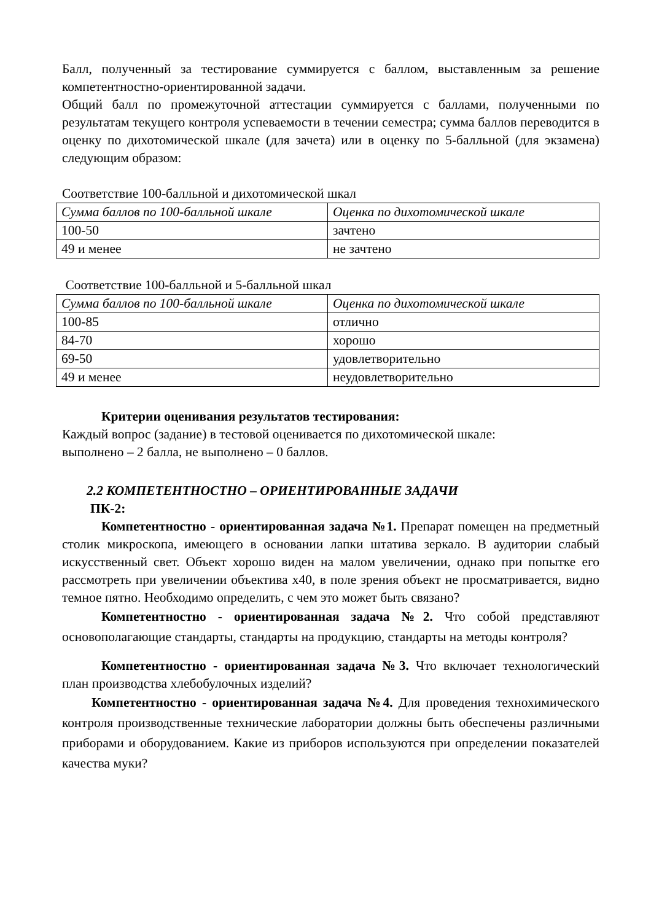Балл, полученный за тестирование суммируется с баллом, выставленным за решение компетентностно-ориентированной задачи.
Общий балл по промежуточной аттестации суммируется с баллами, полученными по результатам текущего контроля успеваемости в течении семестра; сумма баллов переводится в оценку по дихотомической шкале (для зачета) или в оценку по 5-балльной (для экзамена) следующим образом:
Соответствие 100-балльной и дихотомической шкал
| Сумма баллов по 100-балльной шкале | Оценка по дихотомической шкале |
| --- | --- |
| 100-50 | зачтено |
| 49 и менее | не зачтено |
Соответствие 100-балльной и 5-балльной шкал
| Сумма баллов по 100-балльной шкале | Оценка по дихотомической шкале |
| --- | --- |
| 100-85 | отлично |
| 84-70 | хорошо |
| 69-50 | удовлетворительно |
| 49 и менее | неудовлетворительно |
Критерии оценивания результатов тестирования:
Каждый вопрос (задание) в тестовой оценивается по дихотомической шкале:
выполнено – 2 балла, не выполнено – 0 баллов.
2.2 КОМПЕТЕНТНОСТНО – ОРИЕНТИРОВАННЫЕ ЗАДАЧИ
ПК-2:
Компетентностно - ориентированная задача №1. Препарат помещен на предметный столик микроскопа, имеющего в основании лапки штатива зеркало. В аудитории слабый искусственный свет. Объект хорошо виден на малом увеличении, однако при попытке его рассмотреть при увеличении объектива х40, в поле зрения объект не просматривается, видно темное пятно. Необходимо определить, с чем это может быть связано?
Компетентностно - ориентированная задача №2. Что собой представляют основополагающие стандарты, стандарты на продукцию, стандарты на методы контроля?
Компетентностно - ориентированная задача №3. Что включает технологический план производства хлебобулочных изделий?
Компетентностно - ориентированная задача №4. Для проведения технохимического контроля производственные технические лаборатории должны быть обеспечены различными приборами и оборудованием. Какие из приборов используются при определении показателей качества муки?